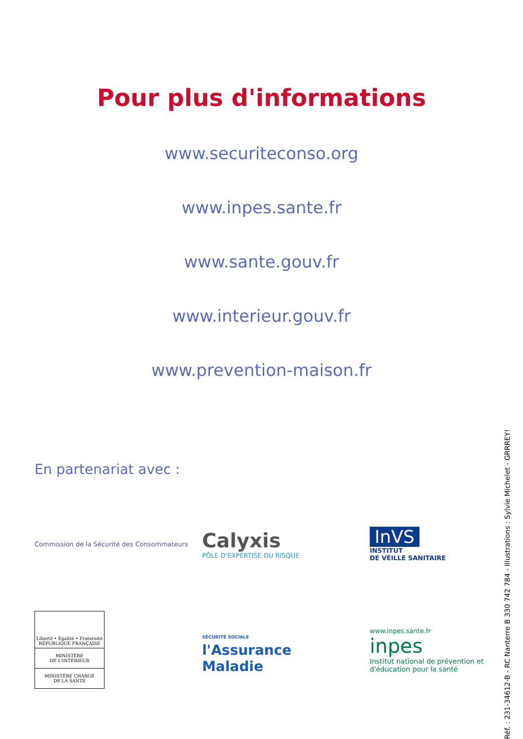Pour plus d'informations
www.securiteconso.org
www.inpes.sante.fr
www.sante.gouv.fr
www.interieur.gouv.fr
www.prevention-maison.fr
En partenariat avec :
Commission de la Sécurité des Consommateurs
Calyxis
PÔLE D'EXPERTISE DU RISQUE
InVS
INSTITUT
DE VEILLE SANITAIRE
Liberté • Égalité • Fraternité
RÉPUBLIQUE FRANÇAISE
MINISTÈRE
DE L'INTÉRIEUR
MINISTÈRE CHARGÉ
DE LA SANTÉ
SÉCURITÉ SOCIALE
l'Assurance
Maladie
www.inpes.sante.fr
inpes
Institut national de prévention et d'éducation pour la santé
Réf. : 231-34612-B - RC Nanterre B 330 742 784 - Illustrations : Sylvie Michelet - GRRREY!